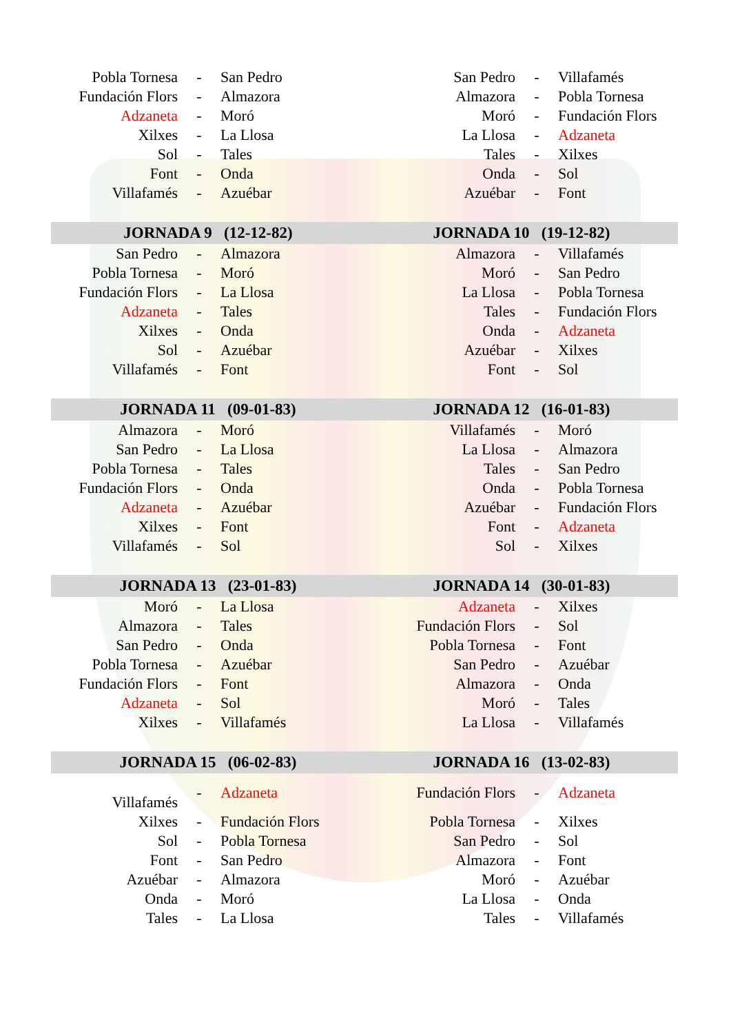| Pobla Tornesa | - | San Pedro | San Pedro | - | Villafamés |
| Fundación Flors | - | Almazora | Almazora | - | Pobla Tornesa |
| Adzaneta | - | Moró | Moró | - | Fundación Flors |
| Xilxes | - | La Llosa | La Llosa | - | Adzaneta |
| Sol | - | Tales | Tales | - | Xilxes |
| Font | - | Onda | Onda | - | Sol |
| Villafamés | - | Azuébar | Azuébar | - | Font |
| JORNADA 9 (12-12-82) | | | JORNADA 10 (19-12-82) | | |
| San Pedro | - | Almazora | Almazora | - | Villafamés |
| Pobla Tornesa | - | Moró | Moró | - | San Pedro |
| Fundación Flors | - | La Llosa | La Llosa | - | Pobla Tornesa |
| Adzaneta | - | Tales | Tales | - | Fundación Flors |
| Xilxes | - | Onda | Onda | - | Adzaneta |
| Sol | - | Azuébar | Azuébar | - | Xilxes |
| Villafamés | - | Font | Font | - | Sol |
| JORNADA 11 (09-01-83) | | | JORNADA 12 (16-01-83) | | |
| Almazora | - | Moró | Villafamés | - | Moró |
| San Pedro | - | La Llosa | La Llosa | - | Almazora |
| Pobla Tornesa | - | Tales | Tales | - | San Pedro |
| Fundación Flors | - | Onda | Onda | - | Pobla Tornesa |
| Adzaneta | - | Azuébar | Azuébar | - | Fundación Flors |
| Xilxes | - | Font | Font | - | Adzaneta |
| Villafamés | - | Sol | Sol | - | Xilxes |
| JORNADA 13 (23-01-83) | | | JORNADA 14 (30-01-83) | | |
| Moró | - | La Llosa | Adzaneta | - | Xilxes |
| Almazora | - | Tales | Fundación Flors | - | Sol |
| San Pedro | - | Onda | Pobla Tornesa | - | Font |
| Pobla Tornesa | - | Azuébar | San Pedro | - | Azuébar |
| Fundación Flors | - | Font | Almazora | - | Onda |
| Adzaneta | - | Sol | Moró | - | Tales |
| Xilxes | - | Villafamés | La Llosa | - | Villafamés |
| JORNADA 15 (06-02-83) | | | JORNADA 16 (13-02-83) | | |
| Villafamés | - | Adzaneta | Fundación Flors | - | Adzaneta |
| Xilxes | - | Fundación Flors | Pobla Tornesa | - | Xilxes |
| Sol | - | Pobla Tornesa | San Pedro | - | Sol |
| Font | - | San Pedro | Almazora | - | Font |
| Azuébar | - | Almazora | Moró | - | Azuébar |
| Onda | - | Moró | La Llosa | - | Onda |
| Tales | - | La Llosa | Tales | - | Villafamés |